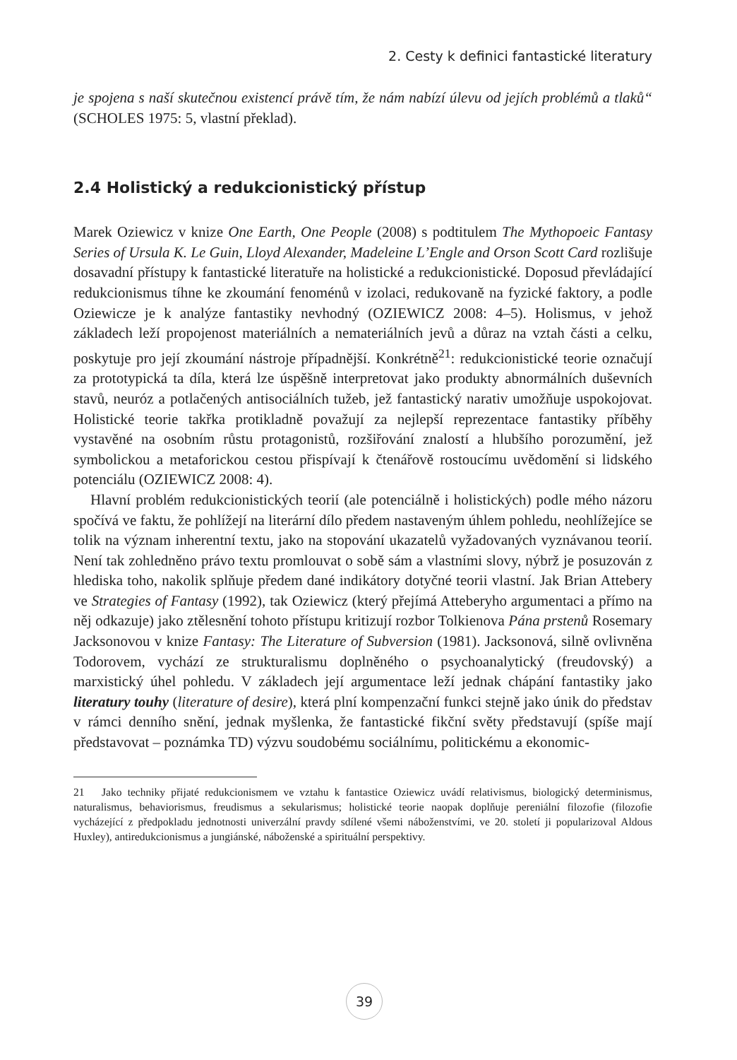2. Cesty k definici fantastické literatury
je spojena s naší skutečnou existencí právě tím, že nám nabízí úlevu od jejích problémů a tlaků“ (SCHOLES 1975: 5, vlastní překlad).
2.4 Holistický a redukcionistický přístup
Marek Oziewicz v knize One Earth, One People (2008) s podtitulem The Mythopoeic Fantasy Series of Ursula K. Le Guin, Lloyd Alexander, Madeleine L’Engle and Orson Scott Card rozlišuje dosavadní přístupy k fantastické literatuře na holistické a redukcionistické. Doposud převládající redukcionismus tíhne ke zkoumání fenoménů v izolaci, redukovaně na fyzické faktory, a podle Oziewicze je k analýze fantastiky nevhodný (OZIEWICZ 2008: 4–5). Holismus, v jehož základech leží propojenost materiálních a nemateriálních jevů a důraz na vztah části a celku, poskytuje pro její zkoumání nástroje případnější. Konkrétně<sup>21</sup>: redukcionistické teorie označují za prototypická ta díla, která lze úspěšně interpretovat jako produkty abnormálních duševních stavů, neuróz a potlačených antisociálních tužeb, jež fantastický narativ umožňuje uspokojovat. Holistické teorie takřka protikladně považují za nejlepší reprezentace fantastiky příběhy vystavěné na osobním růstu protagonistů, rozšiřování znalostí a hlubšího porozumění, jež symbolickou a metaforickou cestou přispívají k čtenářově rostoucímu uvědomění si lidského potenciálu (OZIEWICZ 2008: 4).
Hlavní problém redukcionistických teorií (ale potenciálně i holistických) podle mého názoru spočívá ve faktu, že pohlížejí na literární dílo předem nastaveným úhlem pohledu, neohlížejíce se tolik na význam inherentní textu, jako na stopování ukazatelů vyžadovaných vyznávanou teorií. Není tak zohledněno právo textu promlouvat o sobě sám a vlastními slovy, nýbrž je posuzován z hlediska toho, nakolik splňuje předem dané indikátory dotyčné teorii vlastní. Jak Brian Attebery ve Strategies of Fantasy (1992), tak Oziewicz (který přejímá Atteberyho argumentaci a přímo na něj odkazuje) jako ztělesnění tohoto přístupu kritizují rozbor Tolkienova Pána prstenů Rosemary Jacksonovou v knize Fantasy: The Literature of Subversion (1981). Jacksonová, silně ovlivněna Todorovem, vychází ze strukturalismu doplněného o psychoanalytický (freudovský) a marxistický úhel pohledu. V základech její argumentace leží jednak chápání fantastiky jako literatury touhy (literature of desire), která plní kompenzační funkci stejně jako únik do představ v rámci denního snění, jednak myšlenka, že fantastické fikční světy představují (spíše mají představovat – poznámka TD) výzvu soudobému sociálnímu, politickému a ekonomic-
21 Jako techniky přijaté redukcionismem ve vztahu k fantastice Oziewicz uvádí relativismus, biologický determinismus, naturalismus, behaviorismus, freudismus a sekularismus; holistické teorie naopak doplňuje pereniální filozofie (filozofie vycházející z předpokladu jednotnosti univerzální pravdy sdílené všemi náboženstvími, ve 20. století ji popularizoval Aldous Huxley), antiredukcionismus a jungiánské, náboženské a spirituální perspektivy.
39